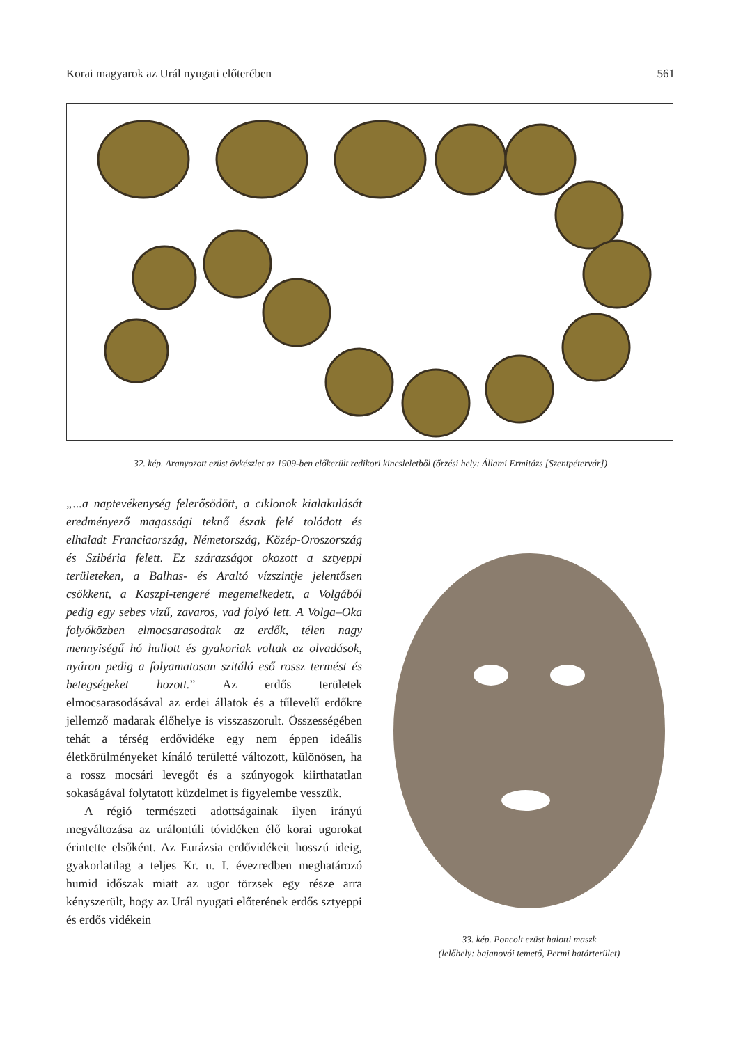Korai magyarok az Urál nyugati előterében 561
32. kép. Aranyozott ezüst övkészlet az 1909-ben előkerült redikori kincsleletből (őrzési hely: Állami Ermitázs [Szentpétervár])
„...a naptevékenység felerősödött, a ciklonok kialakulását eredményező magassági teknő észak felé tolódott és elhaladt Franciaország, Németország, Közép-Oroszország és Szibéria felett. Ez szárazságot okozott a sztyeppi területeken, a Balhas- és Araltó vízszintje jelentősen csökkent, a Kaszpi-tengeré megemelkedett, a Volgából pedig egy sebes vizű, zavaros, vad folyó lett. A Volga–Oka folyóközben elmocsarasodtak az erdők, télen nagy mennyiségű hó hullott és gyakoriak voltak az olvadások, nyáron pedig a folyamatosan szitáló eső rossz termést és betegségeket hozott.” Az erdős területek elmocsarasodásával az erdei állatok és a tűlevelű erdőkre jellemző madarak élőhelye is visszaszorult. Összességében tehát a térség erdővidéke egy nem éppen ideális életkörülményeket kínáló területté változott, különösen, ha a rossz mocsári levegőt és a szúnyogok kiirthatatlan sokaságával folytatott küzdelmet is figyelembe vesszük.
A régió természeti adottságainak ilyen irányú megváltozása az urálontúli tóvidéken élő korai ugorokat érintette elsőként. Az Eurázsia erdővidékeit hosszú ideig, gyakorlatilag a teljes Kr. u. I. évezredben meghatározó humid időszak miatt az ugor törzsek egy része arra kényszerült, hogy az Urál nyugati előterének erdős sztyeppi és erdős vidékein
33. kép. Poncolt ezüst halotti maszk
(lelőhely: bajanovói temető, Permi határterület)